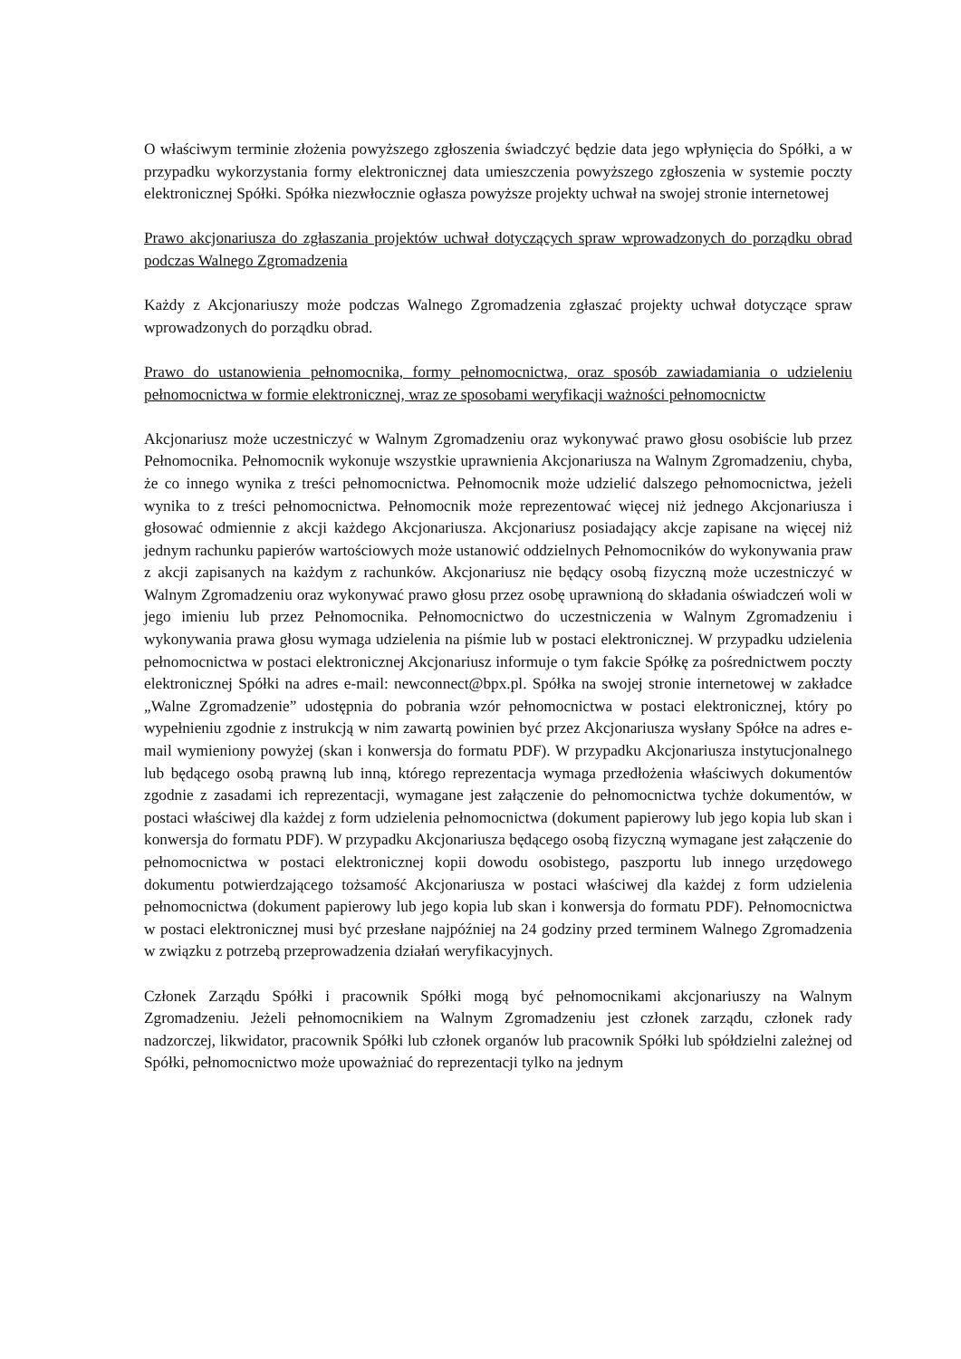O właściwym terminie złożenia powyższego zgłoszenia świadczyć będzie data jego wpłynięcia do Spółki, a w przypadku wykorzystania formy elektronicznej data umieszczenia powyższego zgłoszenia w systemie poczty elektronicznej Spółki. Spółka niezwłocznie ogłasza powyższe projekty uchwał na swojej stronie internetowej
Prawo akcjonariusza do zgłaszania projektów uchwał dotyczących spraw wprowadzonych do porządku obrad podczas Walnego Zgromadzenia
Każdy z Akcjonariuszy może podczas Walnego Zgromadzenia zgłaszać projekty uchwał dotyczące spraw wprowadzonych do porządku obrad.
Prawo do ustanowienia pełnomocnika, formy pełnomocnictwa, oraz sposób zawiadamiania o udzieleniu pełnomocnictwa w formie elektronicznej, wraz ze sposobami weryfikacji ważności pełnomocnictw
Akcjonariusz może uczestniczyć w Walnym Zgromadzeniu oraz wykonywać prawo głosu osobiście lub przez Pełnomocnika. Pełnomocnik wykonuje wszystkie uprawnienia Akcjonariusza na Walnym Zgromadzeniu, chyba, że co innego wynika z treści pełnomocnictwa. Pełnomocnik może udzielić dalszego pełnomocnictwa, jeżeli wynika to z treści pełnomocnictwa. Pełnomocnik może reprezentować więcej niż jednego Akcjonariusza i głosować odmiennie z akcji każdego Akcjonariusza. Akcjonariusz posiadający akcje zapisane na więcej niż jednym rachunku papierów wartościowych może ustanowić oddzielnych Pełnomocników do wykonywania praw z akcji zapisanych na każdym z rachunków. Akcjonariusz nie będący osobą fizyczną może uczestniczyć w Walnym Zgromadzeniu oraz wykonywać prawo głosu przez osobę uprawnioną do składania oświadczeń woli w jego imieniu lub przez Pełnomocnika. Pełnomocnictwo do uczestniczenia w Walnym Zgromadzeniu i wykonywania prawa głosu wymaga udzielenia na piśmie lub w postaci elektronicznej. W przypadku udzielenia pełnomocnictwa w postaci elektronicznej Akcjonariusz informuje o tym fakcie Spółkę za pośrednictwem poczty elektronicznej Spółki na adres e-mail: newconnect@bpx.pl. Spółka na swojej stronie internetowej w zakładce „Walne Zgromadzenie” udostępnia do pobrania wzór pełnomocnictwa w postaci elektronicznej, który po wypełnieniu zgodnie z instrukcją w nim zawartą powinien być przez Akcjonariusza wysłany Spółce na adres e-mail wymieniony powyżej (skan i konwersja do formatu PDF). W przypadku Akcjonariusza instytucjonalnego lub będącego osobą prawną lub inną, którego reprezentacja wymaga przedłożenia właściwych dokumentów zgodnie z zasadami ich reprezentacji, wymagane jest załączenie do pełnomocnictwa tychże dokumentów, w postaci właściwej dla każdej z form udzielenia pełnomocnictwa (dokument papierowy lub jego kopia lub skan i konwersja do formatu PDF). W przypadku Akcjonariusza będącego osobą fizyczną wymagane jest załączenie do pełnomocnictwa w postaci elektronicznej kopii dowodu osobistego, paszportu lub innego urzędowego dokumentu potwierdzającego tożsamość Akcjonariusza w postaci właściwej dla każdej z form udzielenia pełnomocnictwa (dokument papierowy lub jego kopia lub skan i konwersja do formatu PDF). Pełnomocnictwa w postaci elektronicznej musi być przesłane najpóźniej na 24 godziny przed terminem Walnego Zgromadzenia w związku z potrzebą przeprowadzenia działań weryfikacyjnych.
Członek Zarządu Spółki i pracownik Spółki mogą być pełnomocnikami akcjonariuszy na Walnym Zgromadzeniu. Jeżeli pełnomocnikiem na Walnym Zgromadzeniu jest członek zarządu, członek rady nadzorczej, likwidator, pracownik Spółki lub członek organów lub pracownik Spółki lub spółdzielni zależnej od Spółki, pełnomocnictwo może upoważniać do reprezentacji tylko na jednym